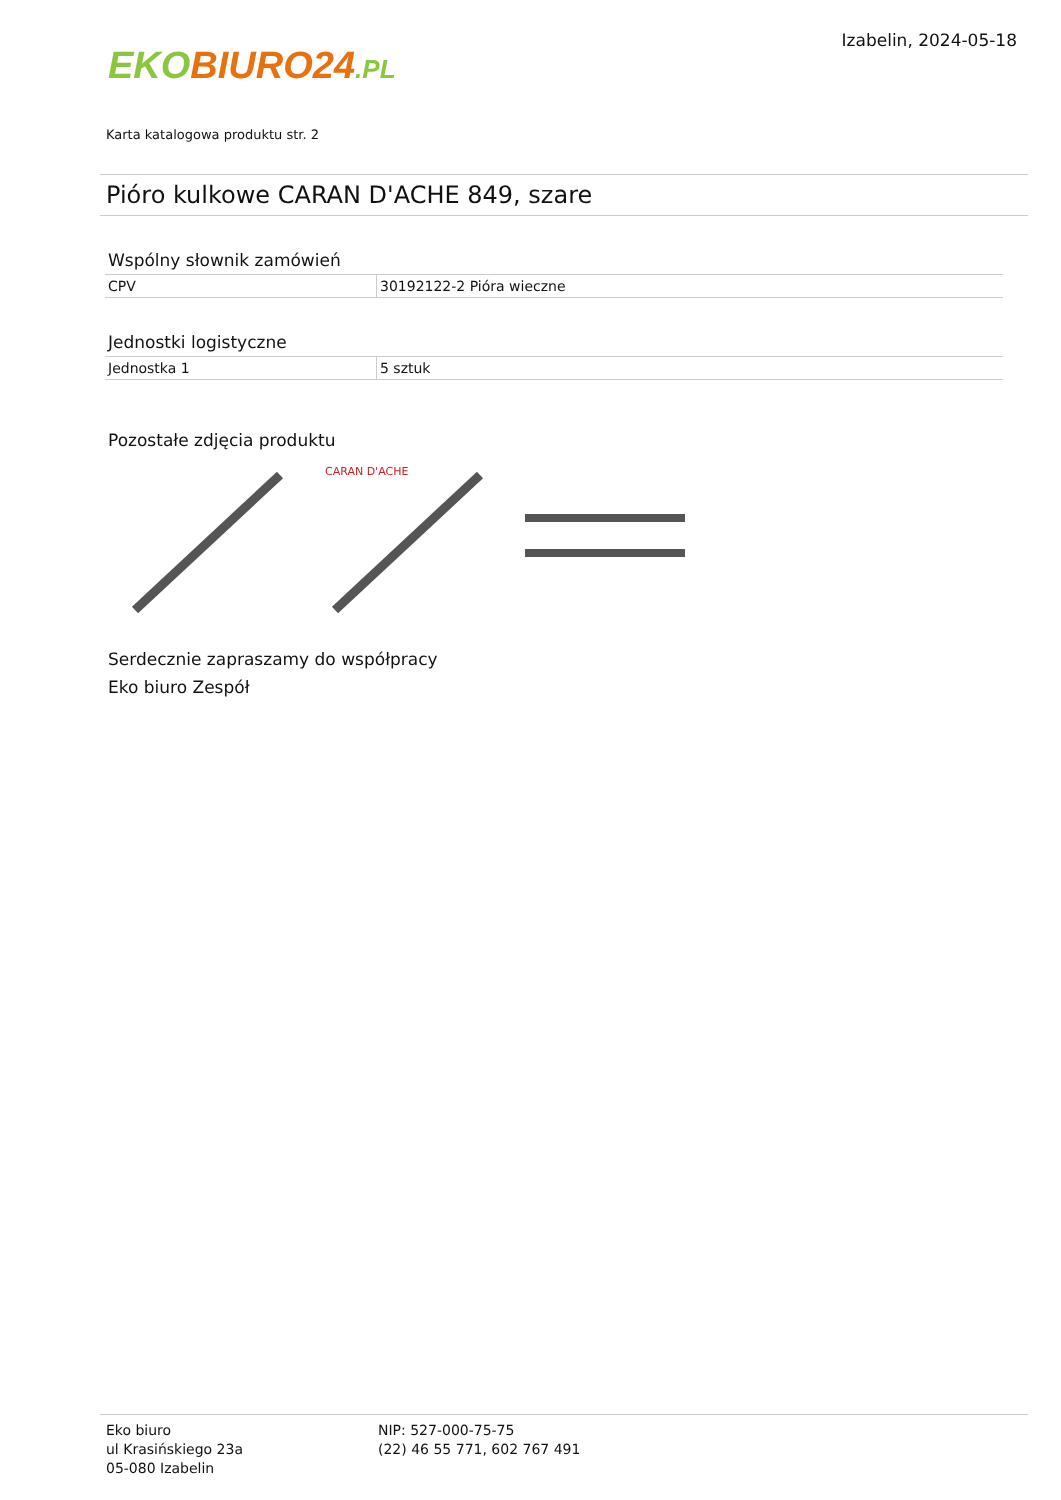EKO BIURO24.PL
Izabelin, 2024-05-18
Karta katalogowa produktu str. 2
Pióro kulkowe CARAN D'ACHE 849, szare
Wspólny słownik zamówień
| CPV | 30192122-2 Pióra wieczne |
Jednostki logistyczne
| Jednostka 1 | 5 sztuk |
Pozostałe zdjęcia produktu
CARAN D'ACHE
Serdecznie zapraszamy do współpracy
Eko biuro Zespół
Eko biuro
ul Krasińskiego 23a
05-080 Izabelin
NIP: 527-000-75-75
(22) 46 55 771, 602 767 491